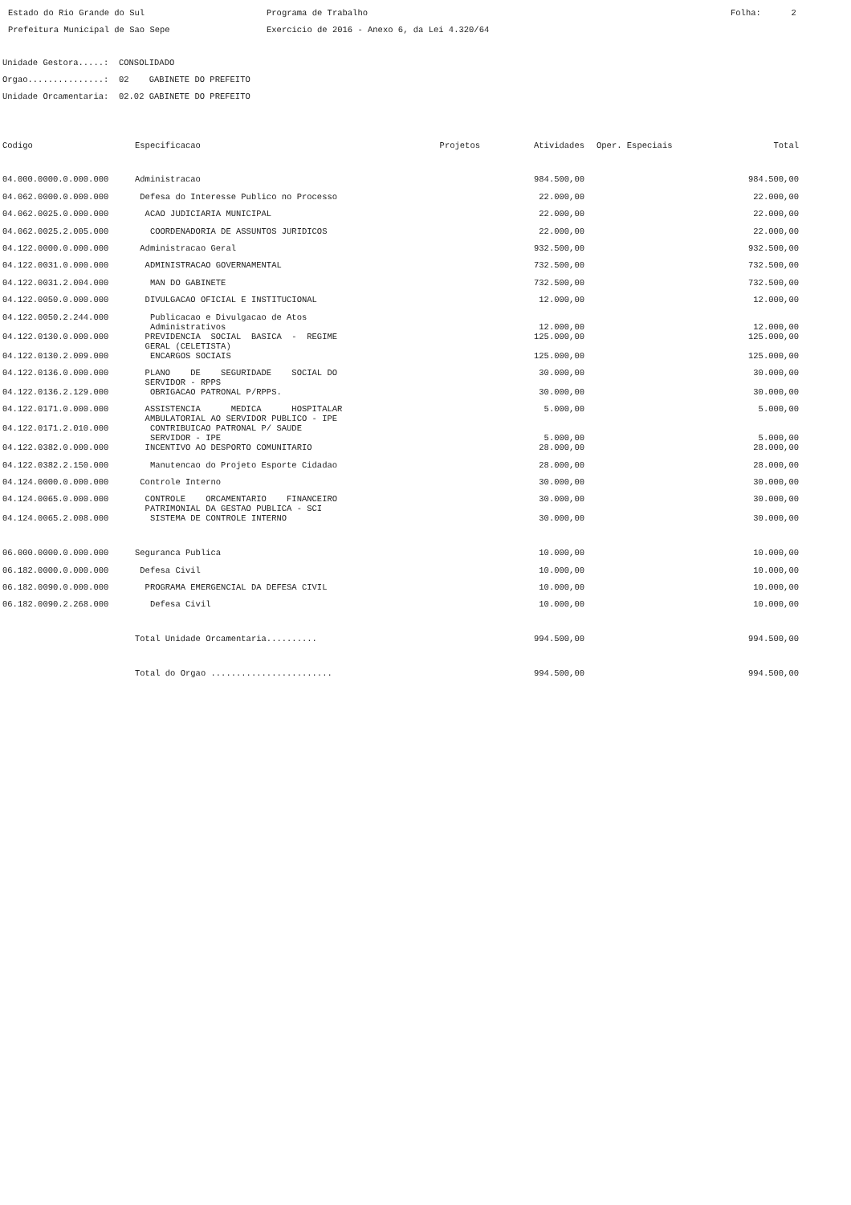Estado do Rio Grande do Sul Prefeitura Municipal de Sao Sepe
Programa de Trabalho Exercicio de 2016 - Anexo 6, da Lei 4.320/64
Folha: 2
Unidade Gestora.....: CONSOLIDADO Orgao...............: 02 GABINETE DO PREFEITO Unidade Orcamentaria: 02.02 GABINETE DO PREFEITO
| Codigo | Especificacao | Projetos | Atividades | Oper. Especiais | Total |
| --- | --- | --- | --- | --- | --- |
| 04.000.0000.0.000.000 | Administracao | | 984.500,00 | | 984.500,00 |
| 04.062.0000.0.000.000 | Defesa do Interesse Publico no Processo | | 22.000,00 | | 22.000,00 |
| 04.062.0025.0.000.000 | ACAO JUDICIARIA MUNICIPAL | | 22.000,00 | | 22.000,00 |
| 04.062.0025.2.005.000 | COORDENADORIA DE ASSUNTOS JURIDICOS | | 22.000,00 | | 22.000,00 |
| 04.122.0000.0.000.000 | Administracao Geral | | 932.500,00 | | 932.500,00 |
| 04.122.0031.0.000.000 | ADMINISTRACAO GOVERNAMENTAL | | 732.500,00 | | 732.500,00 |
| 04.122.0031.2.004.000 | MAN DO GABINETE | | 732.500,00 | | 732.500,00 |
| 04.122.0050.0.000.000 | DIVULGACAO OFICIAL E INSTITUCIONAL | | 12.000,00 | | 12.000,00 |
| 04.122.0050.2.244.000 | Publicacao e Divulgacao de Atos Administrativos | | 12.000,00 | | 12.000,00 |
| 04.122.0130.0.000.000 | PREVIDENCIA SOCIAL BASICA - REGIME GERAL (CELETISTA) | | 125.000,00 | | 125.000,00 |
| 04.122.0130.2.009.000 | ENCARGOS SOCIAIS | | 125.000,00 | | 125.000,00 |
| 04.122.0136.0.000.000 | PLANO DE SEGURIDADE SOCIAL DO SERVIDOR - RPPS | | 30.000,00 | | 30.000,00 |
| 04.122.0136.2.129.000 | OBRIGACAO PATRONAL P/RPPS. | | 30.000,00 | | 30.000,00 |
| 04.122.0171.0.000.000 | ASSISTENCIA MEDICA HOSPITALAR AMBULATORIAL AO SERVIDOR PUBLICO - IPE | | 5.000,00 | | 5.000,00 |
| 04.122.0171.2.010.000 | CONTRIBUICAO PATRONAL P/ SAUDE SERVIDOR - IPE | | 5.000,00 | | 5.000,00 |
| 04.122.0382.0.000.000 | INCENTIVO AO DESPORTO COMUNITARIO | | 28.000,00 | | 28.000,00 |
| 04.122.0382.2.150.000 | Manutencao do Projeto Esporte Cidadao | | 28.000,00 | | 28.000,00 |
| 04.124.0000.0.000.000 | Controle Interno | | 30.000,00 | | 30.000,00 |
| 04.124.0065.0.000.000 | CONTROLE ORCAMENTARIO FINANCEIRO PATRIMONIAL DA GESTAO PUBLICA - SCI | | 30.000,00 | | 30.000,00 |
| 04.124.0065.2.008.000 | SISTEMA DE CONTROLE INTERNO | | 30.000,00 | | 30.000,00 |
| 06.000.0000.0.000.000 | Seguranca Publica | | 10.000,00 | | 10.000,00 |
| 06.182.0000.0.000.000 | Defesa Civil | | 10.000,00 | | 10.000,00 |
| 06.182.0090.0.000.000 | PROGRAMA EMERGENCIAL DA DEFESA CIVIL | | 10.000,00 | | 10.000,00 |
| 06.182.0090.2.268.000 | Defesa Civil | | 10.000,00 | | 10.000,00 |
| | Total Unidade Orcamentaria.......... | | 994.500,00 | | 994.500,00 |
| | Total do Orgao ........................ | | 994.500,00 | | 994.500,00 |